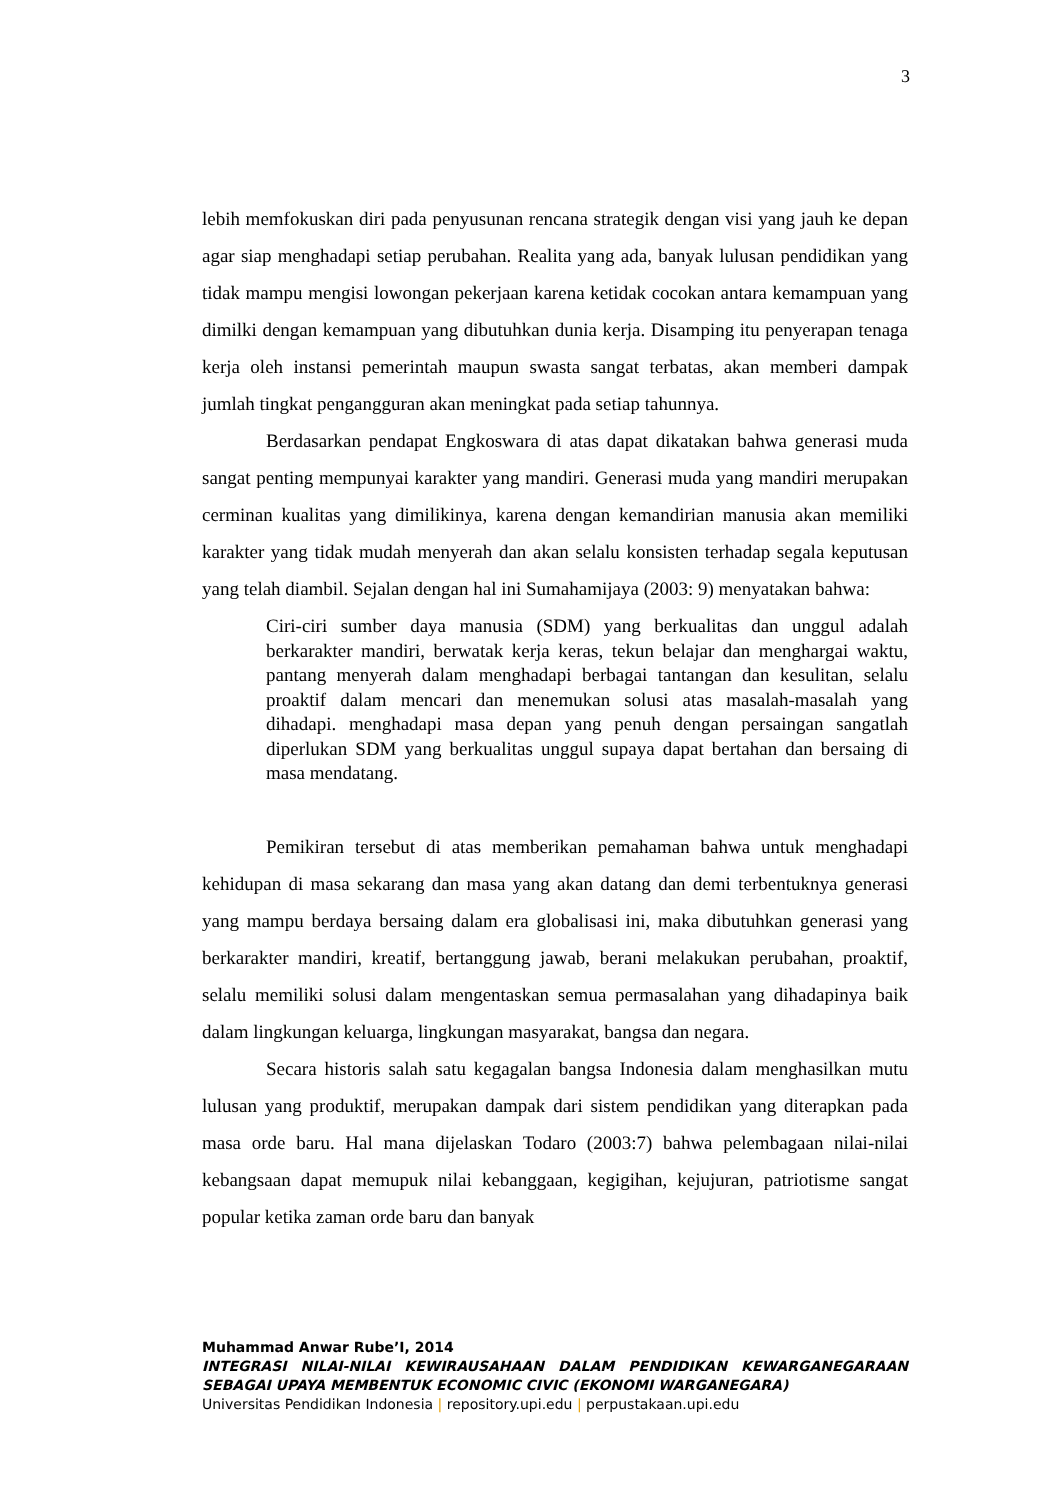3
lebih memfokuskan diri pada penyusunan rencana strategik dengan visi yang jauh ke depan agar siap menghadapi setiap perubahan. Realita yang ada, banyak lulusan pendidikan yang tidak mampu mengisi lowongan pekerjaan karena ketidak cocokan antara kemampuan yang dimilki dengan kemampuan yang dibutuhkan dunia kerja. Disamping itu penyerapan tenaga kerja oleh instansi pemerintah maupun swasta sangat terbatas, akan memberi dampak jumlah tingkat pengangguran akan meningkat pada setiap tahunnya.
Berdasarkan pendapat Engkoswara di atas dapat dikatakan bahwa generasi muda sangat penting mempunyai karakter yang mandiri. Generasi muda yang mandiri merupakan cerminan kualitas yang dimilikinya, karena dengan kemandirian manusia akan memiliki karakter yang tidak mudah menyerah dan akan selalu konsisten terhadap segala keputusan yang telah diambil. Sejalan dengan hal ini Sumahamijaya (2003: 9) menyatakan bahwa:
Ciri-ciri sumber daya manusia (SDM) yang berkualitas dan unggul adalah berkarakter mandiri, berwatak kerja keras, tekun belajar dan menghargai waktu, pantang menyerah dalam menghadapi berbagai tantangan dan kesulitan, selalu proaktif dalam mencari dan menemukan solusi atas masalah-masalah yang dihadapi. menghadapi masa depan yang penuh dengan persaingan sangatlah diperlukan SDM yang berkualitas unggul supaya dapat bertahan dan bersaing di masa mendatang.
Pemikiran tersebut di atas memberikan pemahaman bahwa untuk menghadapi kehidupan di masa sekarang dan masa yang akan datang dan demi terbentuknya generasi yang mampu berdaya bersaing dalam era globalisasi ini, maka dibutuhkan generasi yang berkarakter mandiri, kreatif, bertanggung jawab, berani melakukan perubahan, proaktif, selalu memiliki solusi dalam mengentaskan semua permasalahan yang dihadapinya baik dalam lingkungan keluarga, lingkungan masyarakat, bangsa dan negara.
Secara historis salah satu kegagalan bangsa Indonesia dalam menghasilkan mutu lulusan yang produktif, merupakan dampak dari sistem pendidikan yang diterapkan pada masa orde baru. Hal mana dijelaskan Todaro (2003:7) bahwa pelembagaan nilai-nilai kebangsaan dapat memupuk nilai kebanggaan, kegigihan, kejujuran, patriotisme sangat popular ketika zaman orde baru dan banyak
Muhammad Anwar Rube’I, 2014
INTEGRASI NILAI-NILAI KEWIRAUSAHAAN DALAM PENDIDIKAN KEWARGANEGARAAN SEBAGAI UPAYA MEMBENTUK ECONOMIC CIVIC (EKONOMI WARGANEGARA)
Universitas Pendidikan Indonesia | repository.upi.edu | perpustakaan.upi.edu